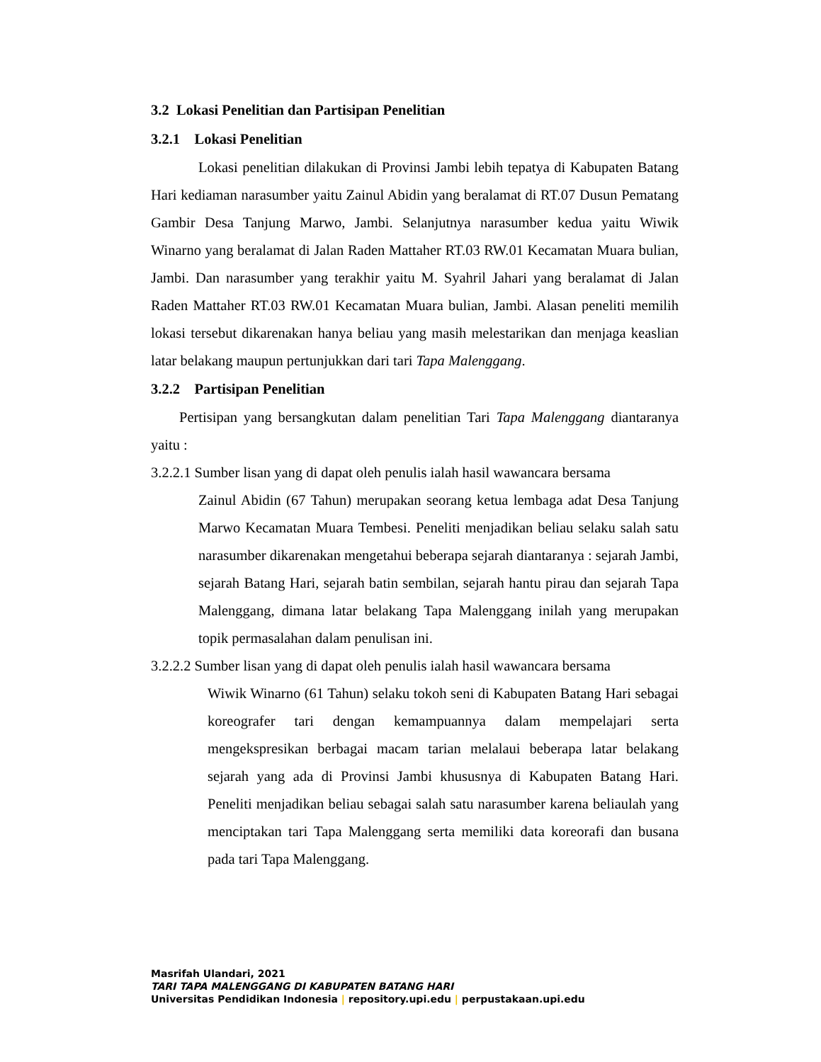3.2 Lokasi Penelitian dan Partisipan Penelitian
3.2.1 Lokasi Penelitian
Lokasi penelitian dilakukan di Provinsi Jambi lebih tepatya di Kabupaten Batang Hari kediaman narasumber yaitu Zainul Abidin yang beralamat di RT.07 Dusun Pematang Gambir Desa Tanjung Marwo, Jambi. Selanjutnya narasumber kedua yaitu Wiwik Winarno yang beralamat di Jalan Raden Mattaher RT.03 RW.01 Kecamatan Muara bulian, Jambi. Dan narasumber yang terakhir yaitu M. Syahril Jahari yang beralamat di Jalan Raden Mattaher RT.03 RW.01 Kecamatan Muara bulian, Jambi. Alasan peneliti memilih lokasi tersebut dikarenakan hanya beliau yang masih melestarikan dan menjaga keaslian latar belakang maupun pertunjukkan dari tari Tapa Malenggang.
3.2.2 Partisipan Penelitian
Pertisipan yang bersangkutan dalam penelitian Tari Tapa Malenggang diantaranya yaitu :
3.2.2.1 Sumber lisan yang di dapat oleh penulis ialah hasil wawancara bersama
Zainul Abidin (67 Tahun) merupakan seorang ketua lembaga adat Desa Tanjung Marwo Kecamatan Muara Tembesi. Peneliti menjadikan beliau selaku salah satu narasumber dikarenakan mengetahui beberapa sejarah diantaranya : sejarah Jambi, sejarah Batang Hari, sejarah batin sembilan, sejarah hantu pirau dan sejarah Tapa Malenggang, dimana latar belakang Tapa Malenggang inilah yang merupakan topik permasalahan dalam penulisan ini.
3.2.2.2 Sumber lisan yang di dapat oleh penulis ialah hasil wawancara bersama
Wiwik Winarno (61 Tahun) selaku tokoh seni di Kabupaten Batang Hari sebagai koreografer tari dengan kemampuannya dalam mempelajari serta mengekspresikan berbagai macam tarian melalaui beberapa latar belakang sejarah yang ada di Provinsi Jambi khususnya di Kabupaten Batang Hari. Peneliti menjadikan beliau sebagai salah satu narasumber karena beliaulah yang menciptakan tari Tapa Malenggang serta memiliki data koreorafi dan busana pada tari Tapa Malenggang.
Masrifah Ulandari, 2021
TARI TAPA MALENGGANG DI KABUPATEN BATANG HARI
Universitas Pendidikan Indonesia | repository.upi.edu | perpustakaan.upi.edu